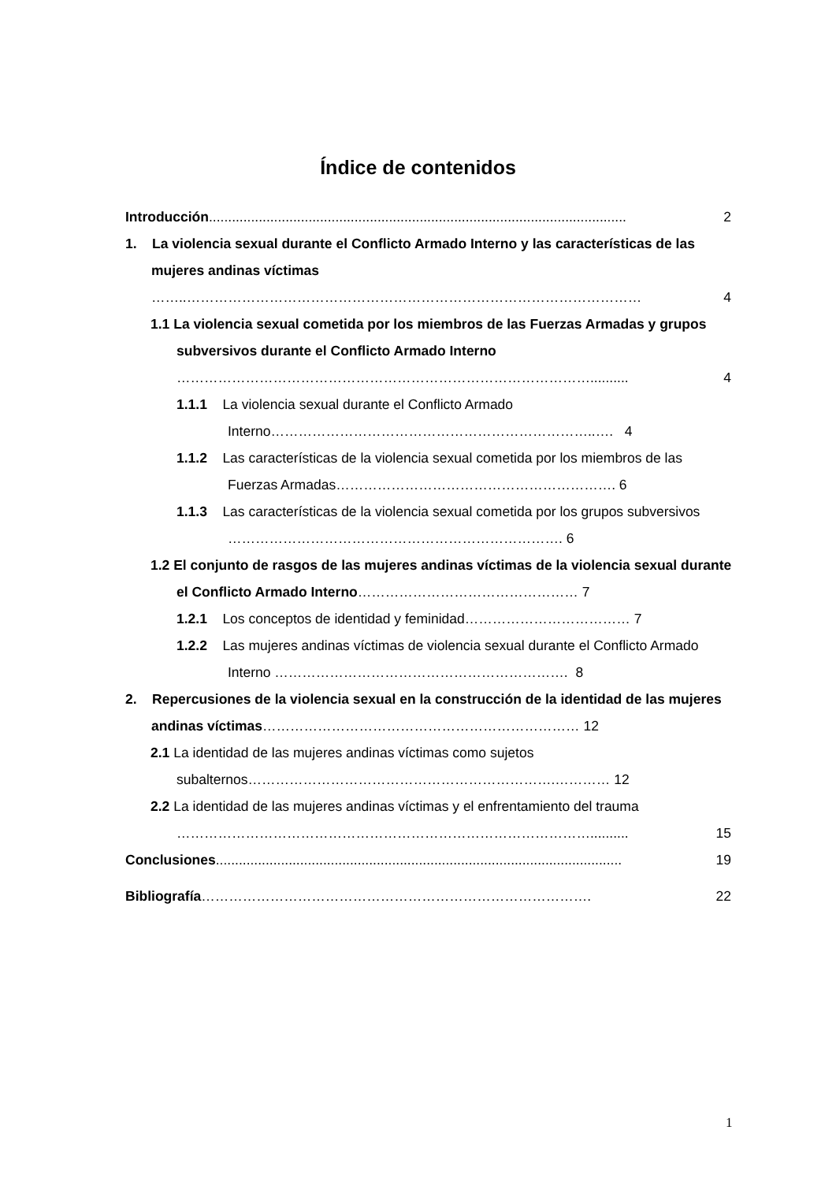Índice de contenidos
Introducción.............................................................................................................
2
1. La violencia sexual durante el Conflicto Armado Interno y las características de las mujeres andinas víctimas
……..……………………………………………………………………………………… 4
1.1 La violencia sexual cometida por los miembros de las Fuerzas Armadas y grupos subversivos durante el Conflicto Armado Interno
……………………………………………………………………………….......... 4
1.1.1 La violencia sexual durante el Conflicto Armado Interno……………………………………………………………..…. 4
1.1.2 Las características de la violencia sexual cometida por los miembros de las Fuerzas Armadas……………………………………………………. 6
1.1.3 Las características de la violencia sexual cometida por los grupos subversivos ………………………………………………………………. 6
1.2 El conjunto de rasgos de las mujeres andinas víctimas de la violencia sexual durante el Conflicto Armado Interno………………………………………… 7
1.2.1 Los conceptos de identidad y feminidad……………………………… 7
1.2.2 Las mujeres andinas víctimas de violencia sexual durante el Conflicto Armado Interno ………………………………………………………. 8
2. Repercusiones de la violencia sexual en la construcción de la identidad de las mujeres andinas víctimas…………………………………………………………… 12
2.1 La identidad de las mujeres andinas víctimas como sujetos subalternos………………………………………………………….………… 12
2.2 La identidad de las mujeres andinas víctimas y el enfrentamiento del trauma
……………………………………………………………………………….......... 15
Conclusiones..........................................................................................................
19
Bibliografía………………………………………………………………………….
22
1